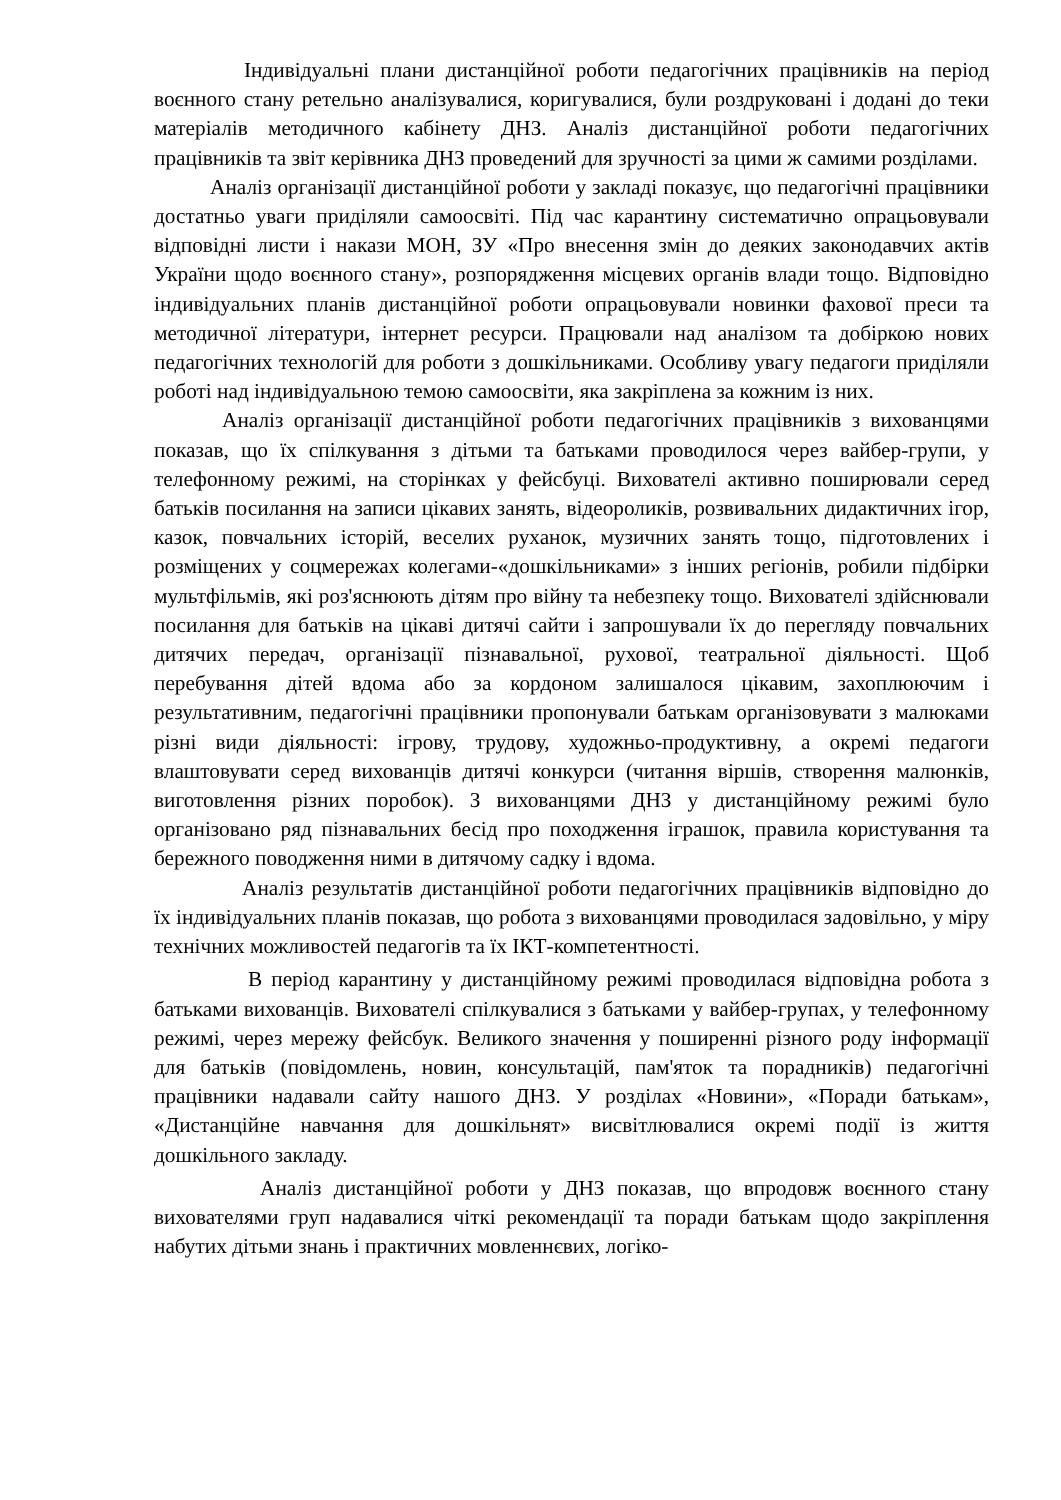Індивідуальні плани дистанційної роботи педагогічних працівників на період воєнного стану ретельно аналізувалися, коригувалися, були роздруковані і додані до теки матеріалів методичного кабінету ДНЗ. Аналіз дистанційної роботи педагогічних працівників та звіт керівника ДНЗ проведений для зручності за цими ж самими розділами.
Аналіз організації дистанційної роботи у закладі показує, що педагогічні працівники достатньо уваги приділяли самоосвіті. Під час карантину систематично опрацьовували відповідні листи і накази МОН, ЗУ «Про внесення змін до деяких законодавчих актів України щодо воєнного стану», розпорядження місцевих органів влади тощо. Відповідно індивідуальних планів дистанційної роботи опрацьовували новинки фахової преси та методичної літератури, інтернет ресурси. Працювали над аналізом та добіркою нових педагогічних технологій для роботи з дошкільниками. Особливу увагу педагоги приділяли роботі над індивідуальною темою самоосвіти, яка закріплена за кожним із них.
Аналіз організації дистанційної роботи педагогічних працівників з вихованцями показав, що їх спілкування з дітьми та батьками проводилося через вайбер-групи, у телефонному режимі, на сторінках у фейсбуці. Вихователі активно поширювали серед батьків посилання на записи цікавих занять, відеороликів, розвивальних дидактичних ігор, казок, повчальних історій, веселих руханок, музичних занять тощо, підготовлених і розміщених у соцмережах колегами-«дошкільниками» з інших регіонів, робили підбірки мультфільмів, які роз'яснюють дітям про війну та небезпеку тощо. Вихователі здійснювали посилання для батьків на цікаві дитячі сайти і запрошували їх до перегляду повчальних дитячих передач, організації пізнавальної, рухової, театральної діяльності. Щоб перебування дітей вдома або за кордоном залишалося цікавим, захоплюючим і результативним, педагогічні працівники пропонували батькам організовувати з малюками різні види діяльності: ігрову, трудову, художньо-продуктивну, а окремі педагоги влаштовувати серед вихованців дитячі конкурси (читання віршів, створення малюнків, виготовлення різних поробок). З вихованцями ДНЗ у дистанційному режимі було організовано ряд пізнавальних бесід про походження іграшок, правила користування та бережного поводження ними в дитячому садку і вдома.
Аналіз результатів дистанційної роботи педагогічних працівників відповідно до їх індивідуальних планів показав, що робота з вихованцями проводилася задовільно, у міру технічних можливостей педагогів та їх ІКТ-компетентності.
В період карантину у дистанційному режимі проводилася відповідна робота з батьками вихованців. Вихователі спілкувалися з батьками у вайбер-групах, у телефонному режимі, через мережу фейсбук. Великого значення у поширенні різного роду інформації для батьків (повідомлень, новин, консультацій, пам'яток та порадників) педагогічні працівники надавали сайту нашого ДНЗ. У розділах «Новини», «Поради батькам», «Дистанційне навчання для дошкільнят» висвітлювалися окремі події із життя дошкільного закладу.
Аналіз дистанційної роботи у ДНЗ показав, що впродовж воєнного стану вихователями груп надавалися чіткі рекомендації та поради батькам щодо закріплення набутих дітьми знань і практичних мовленнєвих, логіко-